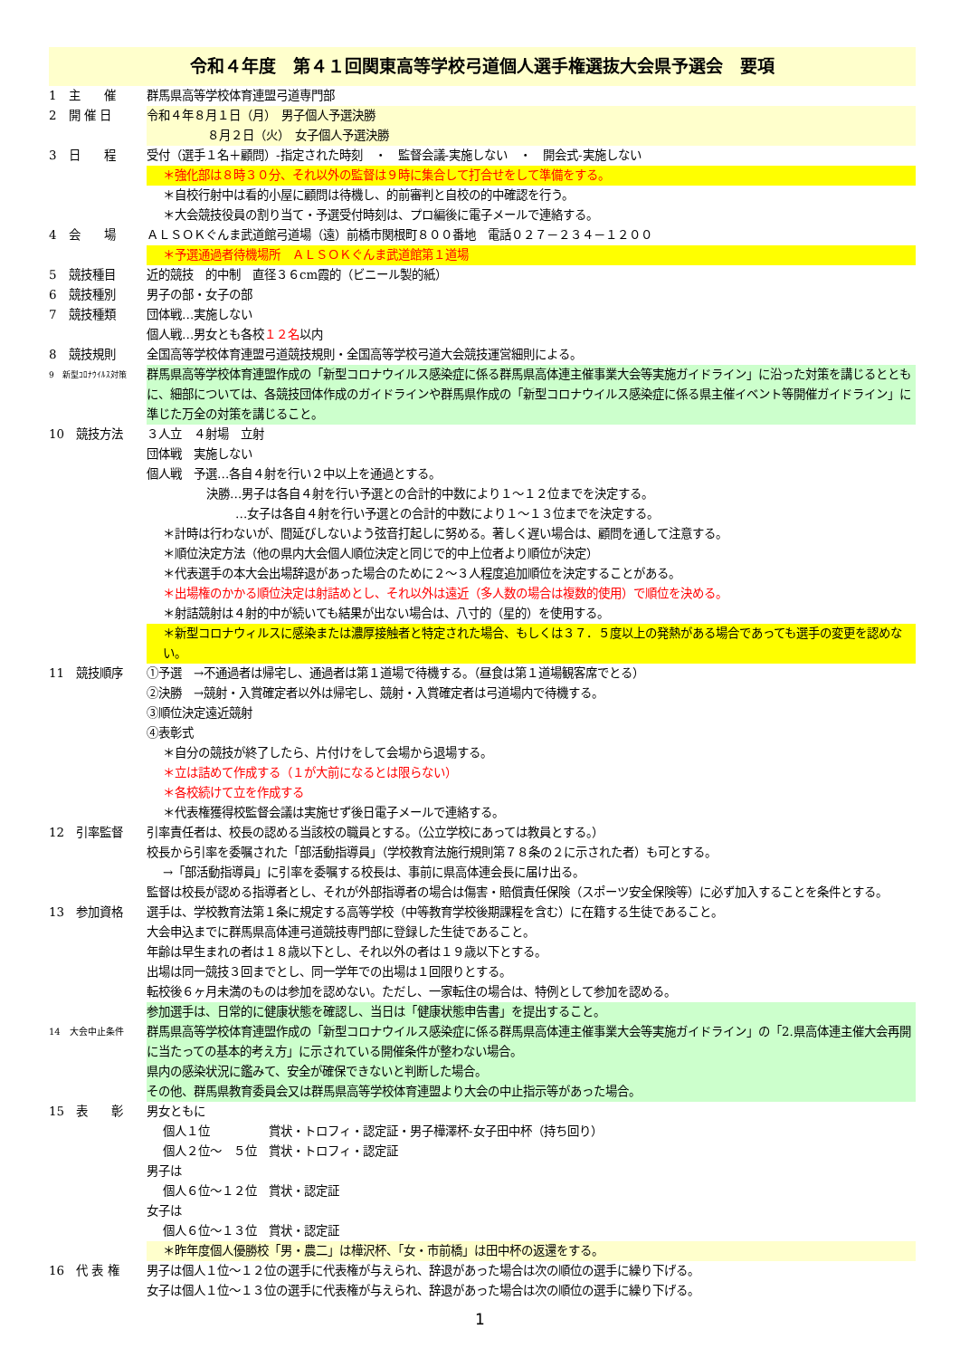令和４年度　第４１回関東高等学校弓道個人選手権選抜大会県予選会　要項
1　主　　催 群馬県高等学校体育連盟弓道専門部
2　開 催 日 令和４年８月１日（月）　男子個人予選決勝
８月２日（火）　女子個人予選決勝
3　日　　程 受付（選手１名＋顧問）-指定された時刻　・　監督会議-実施しない　・　開会式-実施しない
＊強化部は８時３０分、それ以外の監督は９時に集合して打合せをして準備をする。
＊自校行射中は看的小屋に顧問は待機し、的前審判と自校の的中確認を行う。
＊大会競技役員の割り当て・予選受付時刻は、プロ編後に電子メールで連絡する。
4　会　　場 ＡＬＳＯＫぐんま武道館弓道場（遠）前橋市関根町８００番地　電話０２７－２３４－１２００
＊予選通過者待機場所　ＡＬＳＯＫぐんま武道館第１道場
5　競技種目 近的競技　的中制　直径３６cm霞的（ビニール製的紙）
6　競技種別 男子の部・女子の部
7　競技種類 団体戦…実施しない
個人戦…男女とも各校１２名以内
8　競技規則 全国高等学校体育連盟弓道競技規則・全国高等学校弓道大会競技運営細則による。
9　新型ｺﾛﾅｳｲﾙｽ対策
群馬県高等学校体育連盟作成の「新型コロナウイルス感染症に係る群馬県高体連主催事業大会等実施ガイドライン」に沿った対策を講じるとともに、細部については、各競技団体作成のガイドラインや群馬県作成の「新型コロナウイルス感染症に係る県主催イベント等開催ガイドライン」に準じた万全の対策を講じること。
10　競技方法 ３人立　４射場　立射
団体戦　実施しない
個人戦　予選…各自４射を行い２中以上を通過とする。
決勝…男子は各自４射を行い予選との合計的中数により１～１２位までを決定する。
…女子は各自４射を行い予選との合計的中数により１～１３位までを決定する。
＊計時は行わないが、間延びしないよう弦音打起しに努める。著しく遅い場合は、顧問を通して注意する。
＊順位決定方法（他の県内大会個人順位決定と同じで的中上位者より順位が決定）
＊代表選手の本大会出場辞退があった場合のために２～３人程度追加順位を決定することがある。
＊出場権のかかる順位決定は射詰めとし、それ以外は遠近（多人数の場合は複数的使用）で順位を決める。
＊射詰競射は４射的中が続いても結果が出ない場合は、八寸的（星的）を使用する。
＊新型コロナウィルスに感染または濃厚接触者と特定された場合、もしくは３７．５度以上の発熱がある場合であっても選手の変更を認めない。
11　競技順序 ①予選　→不通過者は帰宅し、通過者は第１道場で待機する。（昼食は第１道場観客席でとる）
②決勝　→競射・入賞確定者以外は帰宅し、競射・入賞確定者は弓道場内で待機する。
③順位決定遠近競射
④表彰式
＊自分の競技が終了したら、片付けをして会場から退場する。
＊立は詰めて作成する（１が大前になるとは限らない）
＊各校続けて立を作成する
＊代表権獲得校監督会議は実施せず後日電子メールで連絡する。
12　引率監督 引率責任者は、校長の認める当該校の職員とする。（公立学校にあっては教員とする。）
校長から引率を委嘱された「部活動指導員」（学校教育法施行規則第７８条の２に示された者）も可とする。
→「部活動指導員」に引率を委嘱する校長は、事前に県高体連会長に届け出る。
監督は校長が認める指導者とし、それが外部指導者の場合は傷害・賠償責任保険（スポーツ安全保険等）に必ず加入することを条件とする。
13　参加資格 選手は、学校教育法第１条に規定する高等学校（中等教育学校後期課程を含む）に在籍する生徒であること。
大会申込までに群馬県高体連弓道競技専門部に登録した生徒であること。
年齢は早生まれの者は１８歳以下とし、それ以外の者は１９歳以下とする。
出場は同一競技３回までとし、同一学年での出場は１回限りとする。
転校後６ヶ月未満のものは参加を認めない。ただし、一家転住の場合は、特例として参加を認める。
参加選手は、日常的に健康状態を確認し、当日は「健康状態申告書」を提出すること。
14　大会中止条件
群馬県高等学校体育連盟作成の「新型コロナウイルス感染症に係る群馬県高体連主催事業大会等実施ガイドライン」の「2.県高体連主催大会再開に当たっての基本的考え方」に示されている開催条件が整わない場合。
県内の感染状況に鑑みて、安全が確保できないと判断した場合。
その他、群馬県教育委員会又は群馬県高等学校体育連盟より大会の中止指示等があった場合。
15　表　　彰 男女ともに
個人１位　　　　　賞状・トロフィ・認定証・男子樺澤杯-女子田中杯（持ち回り）
個人２位～　５位　賞状・トロフィ・認定証
男子は
個人６位～１２位　賞状・認定証
女子は
個人６位～１３位　賞状・認定証
＊昨年度個人優勝校「男・農二」は樺沢杯、「女・市前橋」は田中杯の返還をする。
16　代 表 権 男子は個人１位～１２位の選手に代表権が与えられ、辞退があった場合は次の順位の選手に繰り下げる。
女子は個人１位～１３位の選手に代表権が与えられ、辞退があった場合は次の順位の選手に繰り下げる。
1